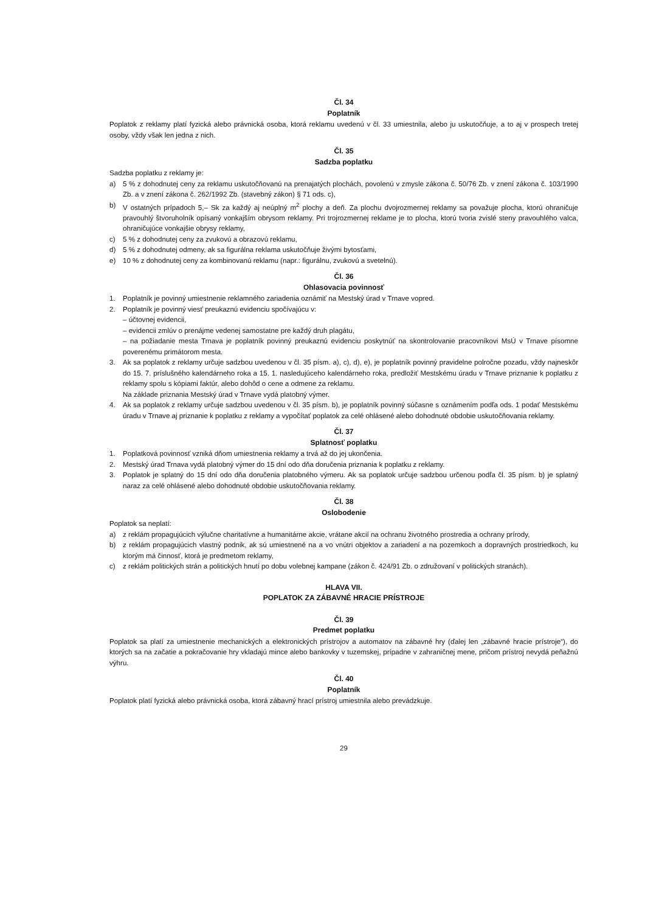Čl. 34
Poplatník
Poplatok z reklamy platí fyzická alebo právnická osoba, ktorá reklamu uvedenú v čl. 33 umiestnila, alebo ju uskutočňuje, a to aj v prospech tretej osoby, vždy však len jedna z nich.
Čl. 35
Sadzba poplatku
Sadzba poplatku z reklamy je:
a) 5 % z dohodnutej ceny za reklamu uskutočňovanú na prenajatých plochách, povolenú v zmysle zákona č. 50/76 Zb. v znení zákona č. 103/1990 Zb. a v znení zákona č. 262/1992 Zb. (stavebný zákon) § 71 ods. c),
b) V ostatných prípadoch 5,– Sk za každý aj neúplný m<sup>2</sup> plochy a deň. Za plochu dvojrozmernej reklamy sa považuje plocha, ktorú ohraničuje pravouhlý štvoruholník opísaný vonkajším obrysom reklamy. Pri trojrozmernej reklame je to plocha, ktorú tvoria zvislé steny pravouhlého valca, ohraničujúce vonkajšie obrysy reklamy,
c) 5 % z dohodnutej ceny za zvukovú a obrazovú reklamu,
d) 5 % z dohodnutej odmeny, ak sa figurálna reklama uskutočňuje živými bytosťami,
e) 10 % z dohodnutej ceny za kombinovanú reklamu (napr.: figurálnu, zvukovú a svetelnú).
Čl. 36
Ohlasovacia povinnosť
1. Poplatník je povinný umiestnenie reklamného zariadenia oznámiť na Mestský úrad v Trnave vopred.
2. Poplatník je povinný viesť preukaznú evidenciu spočívajúcu v:
– účtovnej evidencii,
– evidencii zmlúv o prenájme vedenej samostatne pre každý druh plagátu,
– na požiadanie mesta Trnava je poplatník povinný preukaznú evidenciu poskytnúť na skontrolovanie pracovníkovi MsÚ v Trnave písomne poverenému primátorom mesta.
3. Ak sa poplatok z reklamy určuje sadzbou uvedenou v čl. 35 písm. a), c), d), e), je poplatník povinný pravidelne polročne pozadu, vždy najneskôr do 15. 7. príslušného kalendárneho roka a 15. 1. nasledujúceho kalendárneho roka, predložiť Mestskému úradu v Trnave priznanie k poplatku z reklamy spolu s kópiami faktúr, alebo dohôd o cene a odmene za reklamu.
Na základe priznania Mestský úrad v Trnave vydá platobný výmer.
4. Ak sa poplatok z reklamy určuje sadzbou uvedenou v čl. 35 písm. b), je poplatník povinný súčasne s oznámením podľa ods. 1 podať Mestskému úradu v Trnave aj priznanie k poplatku z reklamy a vypočítať poplatok za celé ohlásené alebo dohodnuté obdobie uskutočňovania reklamy.
Čl. 37
Splatnosť poplatku
1. Poplatková povinnosť vzniká dňom umiestnenia reklamy a trvá až do jej ukončenia.
2. Mestský úrad Trnava vydá platobný výmer do 15 dní odo dňa doručenia priznania k poplatku z reklamy.
3. Poplatok je splatný do 15 dní odo dňa doručenia platobného výmeru. Ak sa poplatok určuje sadzbou určenou podľa čl. 35 písm. b) je splatný naraz za celé ohlásené alebo dohodnuté obdobie uskutočňovania reklamy.
Čl. 38
Oslobodenie
Poplatok sa neplatí:
a) z reklám propagujúcich výlučne charitatívne a humanitárne akcie, vrátane akcií na ochranu životného prostredia a ochrany prírody,
b) z reklám propagujúcich vlastný podnik, ak sú umiestnené na a vo vnútri objektov a zariadení a na pozemkoch a dopravných prostriedkoch, ku ktorým má činnosť, ktorá je predmetom reklamy,
c) z reklám politických strán a politických hnutí po dobu volebnej kampane (zákon č. 424/91 Zb. o združovaní v politických stranách).
HLAVA VII.
POPLATOK ZA ZÁBAVNÉ HRACIE PRÍSTROJE
Čl. 39
Predmet poplatku
Poplatok sa platí za umiestnenie mechanických a elektronických prístrojov a automatov na zábavné hry (ďalej len „zábavné hracie prístroje“), do ktorých sa na začatie a pokračovanie hry vkladajú mince alebo bankovky v tuzemskej, prípadne v zahraničnej mene, pričom prístroj nevydá peňažnú výhru.
Čl. 40
Poplatník
Poplatok platí fyzická alebo právnická osoba, ktorá zábavný hrací prístroj umiestnila alebo prevádzkuje.
29